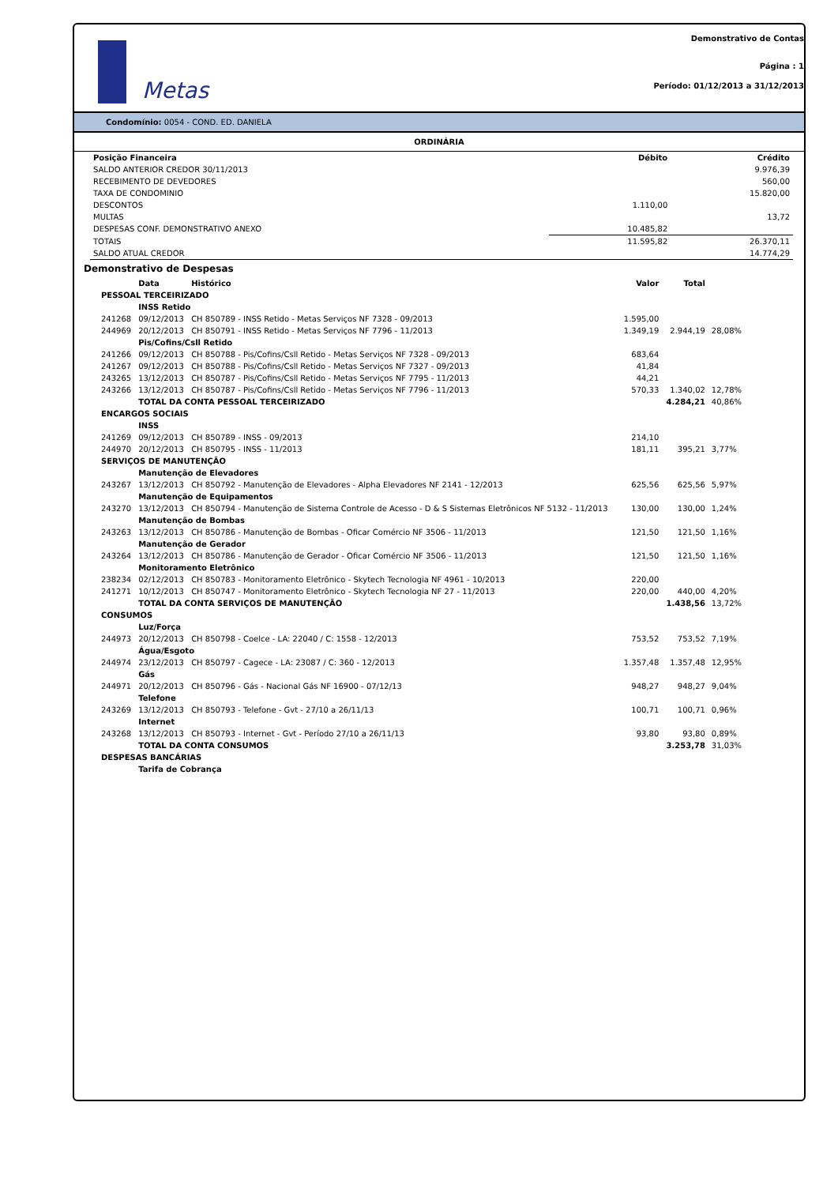Metas
Demonstrativo de Contas
Página : 1
Período: 01/12/2013 a 31/12/2013
Condomínio: 0054 - COND. ED. DANIELA
ORDINÁRIA
| Posição Financeira | Débito | Crédito |
| --- | --- | --- |
| SALDO ANTERIOR CREDOR 30/11/2013 | | 9.976,39 |
| RECEBIMENTO DE DEVEDORES | | 560,00 |
| TAXA DE CONDOMINIO | | 15.820,00 |
| DESCONTOS | 1.110,00 | |
| MULTAS | | 13,72 |
| DESPESAS CONF. DEMONSTRATIVO ANEXO | 10.485,82 | |
| TOTAIS | 11.595,82 | 26.370,11 |
| SALDO ATUAL CREDOR | | 14.774,29 |
Demonstrativo de Despesas
| | Data | Histórico | Valor | Total | |
| --- | --- | --- | --- | --- | --- |
| PESSOAL TERCEIRIZADO | | | | | |
| | INSS Retido | | | | |
| 241268 | 09/12/2013 | CH 850789 - INSS Retido - Metas Serviços NF 7328 - 09/2013 | 1.595,00 | | |
| 244969 | 20/12/2013 | CH 850791 - INSS Retido - Metas Serviços NF 7796 - 11/2013 | 1.349,19 | 2.944,19 | 28,08% |
| | Pis/Cofins/Csll Retido | | | | |
| 241266 | 09/12/2013 | CH 850788 - Pis/Cofins/Csll Retido - Metas Serviços NF 7328 - 09/2013 | 683,64 | | |
| 241267 | 09/12/2013 | CH 850788 - Pis/Cofins/Csll Retido - Metas Serviços NF 7327 - 09/2013 | 41,84 | | |
| 243265 | 13/12/2013 | CH 850787 - Pis/Cofins/Csll Retido - Metas Serviços NF 7795 - 11/2013 | 44,21 | | |
| 243266 | 13/12/2013 | CH 850787 - Pis/Cofins/Csll Retido - Metas Serviços NF 7796 - 11/2013 | 570,33 | 1.340,02 | 12,78% |
| | TOTAL DA CONTA PESSOAL TERCEIRIZADO | | | 4.284,21 | 40,86% |
| ENCARGOS SOCIAIS | | | | | |
| | INSS | | | | |
| 241269 | 09/12/2013 | CH 850789 - INSS - 09/2013 | 214,10 | | |
| 244970 | 20/12/2013 | CH 850795 - INSS - 11/2013 | 181,11 | 395,21 | 3,77% |
| SERVIÇOS DE MANUTENÇÃO | | | | | |
| | Manutenção de Elevadores | | | | |
| 243267 | 13/12/2013 | CH 850792 - Manutenção de Elevadores - Alpha Elevadores NF 2141 - 12/2013 | 625,56 | 625,56 | 5,97% |
| | Manutenção de Equipamentos | | | | |
| 243270 | 13/12/2013 | CH 850794 - Manutenção de Sistema Controle de Acesso - D & S Sistemas Eletrônicos NF 5132 - 11/2013 | 130,00 | 130,00 | 1,24% |
| | Manutenção de Bombas | | | | |
| 243263 | 13/12/2013 | CH 850786 - Manutenção de Bombas - Oficar Comércio NF 3506 - 11/2013 | 121,50 | 121,50 | 1,16% |
| | Manutenção de Gerador | | | | |
| 243264 | 13/12/2013 | CH 850786 - Manutenção de Gerador - Oficar Comércio NF 3506 - 11/2013 | 121,50 | 121,50 | 1,16% |
| | Monitoramento Eletrônico | | | | |
| 238234 | 02/12/2013 | CH 850783 - Monitoramento Eletrônico - Skytech Tecnologia NF 4961 - 10/2013 | 220,00 | | |
| 241271 | 10/12/2013 | CH 850747 - Monitoramento Eletrônico - Skytech Tecnologia NF 27 - 11/2013 | 220,00 | 440,00 | 4,20% |
| | TOTAL DA CONTA SERVIÇOS DE MANUTENÇÃO | | | 1.438,56 | 13,72% |
| CONSUMOS | | | | | |
| | Luz/Força | | | | |
| 244973 | 20/12/2013 | CH 850798 - Coelce - LA: 22040 / C: 1558 - 12/2013 | 753,52 | 753,52 | 7,19% |
| | Água/Esgoto | | | | |
| 244974 | 23/12/2013 | CH 850797 - Cagece - LA: 23087 / C: 360 - 12/2013 | 1.357,48 | 1.357,48 | 12,95% |
| | Gás | | | | |
| 244971 | 20/12/2013 | CH 850796 - Gás - Nacional Gás NF 16900 - 07/12/13 | 948,27 | 948,27 | 9,04% |
| | Telefone | | | | |
| 243269 | 13/12/2013 | CH 850793 - Telefone - Gvt - 27/10 a 26/11/13 | 100,71 | 100,71 | 0,96% |
| | Internet | | | | |
| 243268 | 13/12/2013 | CH 850793 - Internet - Gvt - Período 27/10 a 26/11/13 | 93,80 | 93,80 | 0,89% |
| | TOTAL DA CONTA CONSUMOS | | | 3.253,78 | 31,03% |
| DESPESAS BANCÁRIAS | | | | | |
| | Tarifa de Cobrança | | | | |